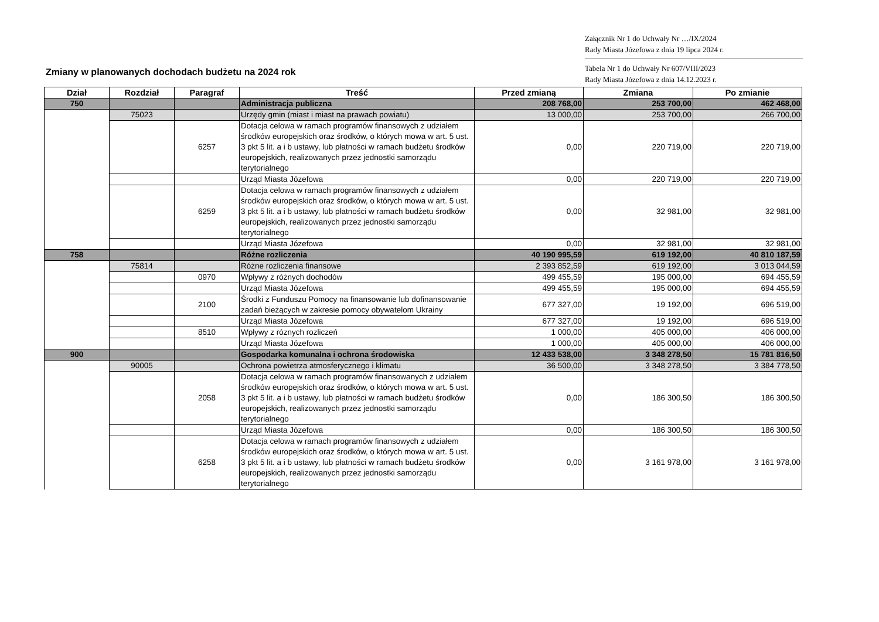Załącznik Nr 1 do Uchwały Nr …/IX/2024
Rady Miasta Józefowa z dnia 19 lipca 2024 r.
Tabela Nr 1 do Uchwały Nr 607/VIII/2023
Rady Miasta Józefowa z dnia 14.12.2023 r.
Zmiany w planowanych dochodach budżetu na 2024 rok
| Dział | Rozdział | Paragraf | Treść | Przed zmianą | Zmiana | Po zmianie |
| --- | --- | --- | --- | --- | --- | --- |
| 750 | | | Administracja publiczna | 208 768,00 | 253 700,00 | 462 468,00 |
| | 75023 | | Urzędy gmin (miast i miast na prawach powiatu) | 13 000,00 | 253 700,00 | 266 700,00 |
| | | 6257 | Dotacja celowa w ramach programów finansowych z udziałem środków europejskich oraz środków, o których mowa w art. 5 ust. 3 pkt 5 lit. a i b ustawy, lub płatności w ramach budżetu środków europejskich, realizowanych przez jednostki samorządu terytorialnego | 0,00 | 220 719,00 | 220 719,00 |
| | | | Urząd Miasta Józefowa | 0,00 | 220 719,00 | 220 719,00 |
| | | 6259 | Dotacja celowa w ramach programów finansowych z udziałem środków europejskich oraz środków, o których mowa w art. 5 ust. 3 pkt 5 lit. a i b ustawy, lub płatności w ramach budżetu środków europejskich, realizowanych przez jednostki samorządu terytorialnego | 0,00 | 32 981,00 | 32 981,00 |
| | | | Urząd Miasta Józefowa | 0,00 | 32 981,00 | 32 981,00 |
| 758 | | | Różne rozliczenia | 40 190 995,59 | 619 192,00 | 40 810 187,59 |
| | 75814 | | Różne rozliczenia finansowe | 2 393 852,59 | 619 192,00 | 3 013 044,59 |
| | | 0970 | Wpływy z różnych dochodów | 499 455,59 | 195 000,00 | 694 455,59 |
| | | | Urząd Miasta Józefowa | 499 455,59 | 195 000,00 | 694 455,59 |
| | | 2100 | Środki z Funduszu Pomocy na finansowanie lub dofinansowanie zadań bieżących w zakresie pomocy obywatelom Ukrainy | 677 327,00 | 19 192,00 | 696 519,00 |
| | | | Urząd Miasta Józefowa | 677 327,00 | 19 192,00 | 696 519,00 |
| | | 8510 | Wpływy z róznych rozliczeń | 1 000,00 | 405 000,00 | 406 000,00 |
| | | | Urząd Miasta Józefowa | 1 000,00 | 405 000,00 | 406 000,00 |
| 900 | | | Gospodarka komunalna i ochrona środowiska | 12 433 538,00 | 3 348 278,50 | 15 781 816,50 |
| | 90005 | | Ochrona powietrza atmosferycznego i klimatu | 36 500,00 | 3 348 278,50 | 3 384 778,50 |
| | | 2058 | Dotacja celowa w ramach programów finansowanych z udziałem środków europejskich oraz środków, o których mowa w art. 5 ust. 3 pkt 5 lit. a i b ustawy, lub płatności w ramach budżetu środków europejskich, realizowanych przez jednostki samorządu terytorialnego | 0,00 | 186 300,50 | 186 300,50 |
| | | | Urząd Miasta Józefowa | 0,00 | 186 300,50 | 186 300,50 |
| | | 6258 | Dotacja celowa w ramach programów finansowych z udziałem środków europejskich oraz środków, o których mowa w art. 5 ust. 3 pkt 5 lit. a i b ustawy, lub płatności w ramach budżetu środków europejskich, realizowanych przez jednostki samorządu terytorialnego | 0,00 | 3 161 978,00 | 3 161 978,00 |